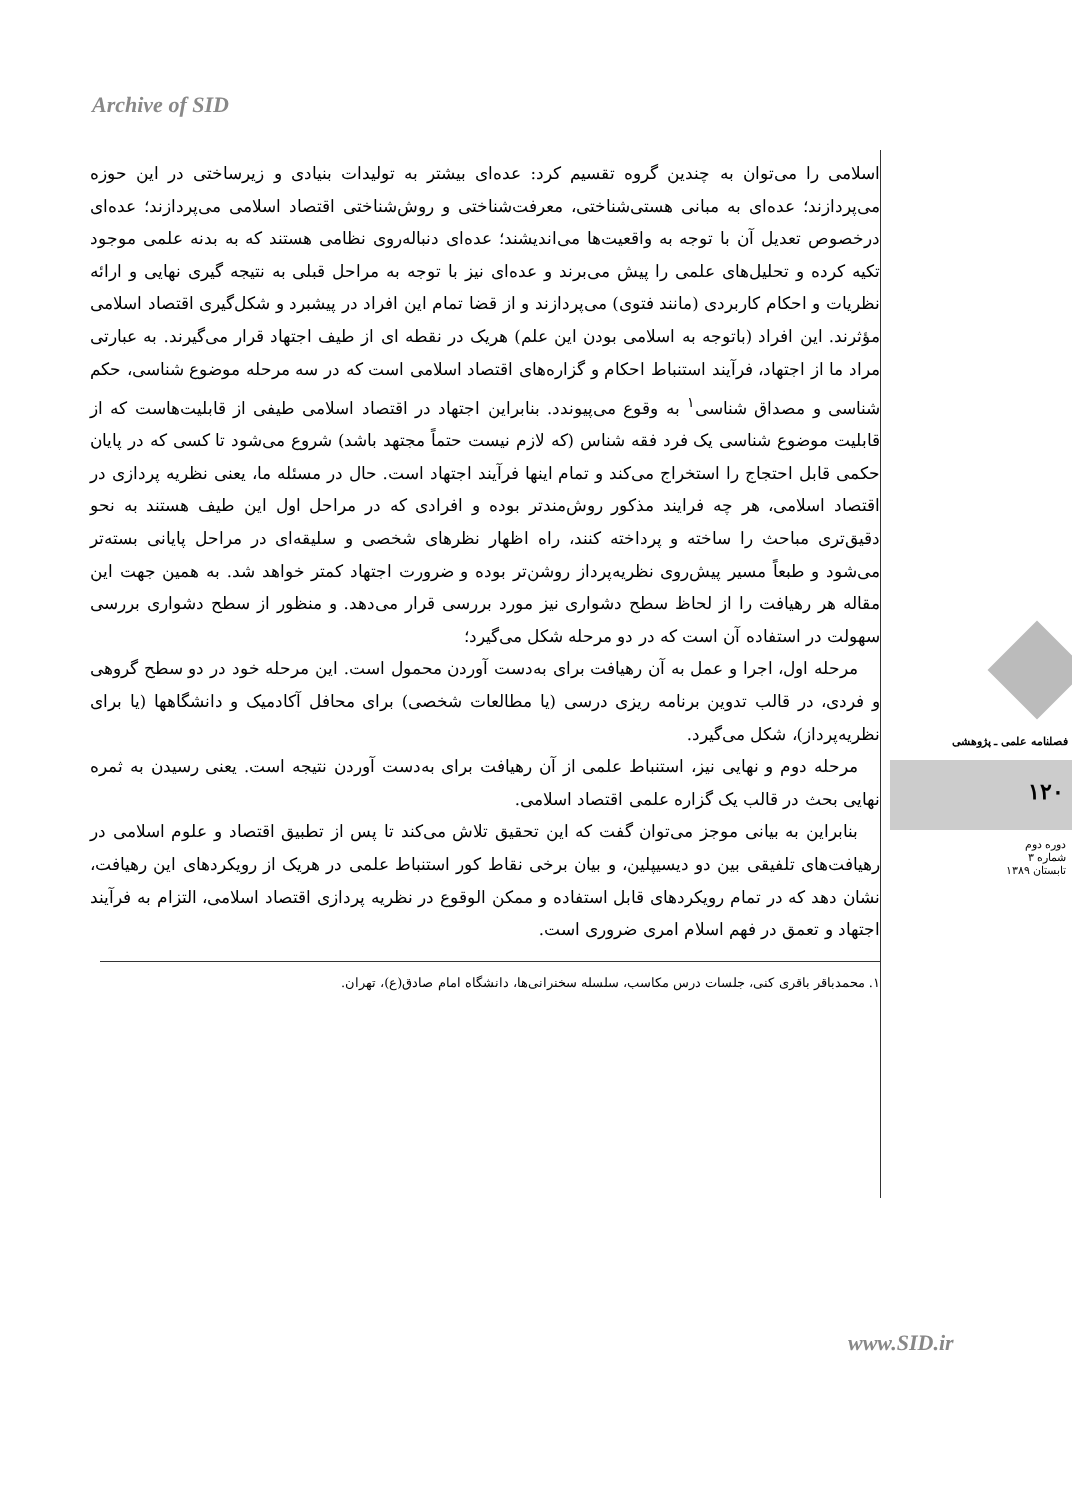Archive of SID
اسلامی را می‌توان به چندین گروه تقسیم کرد: عده‌ای بیشتر به تولیدات بنیادی و زیرساختی در این حوزه می‌پردازند؛ عده‌ای به مبانی هستی‌شناختی، معرفت‌شناختی و روش‌شناختی اقتصاد اسلامی می‌پردازند؛ عده‌ای درخصوص تعدیل آن با توجه به واقعیت‌ها می‌اندیشند؛ عده‌ای دنباله‌روی نظامی هستند که به بدنه علمی موجود تکیه کرده و تحلیل‌های علمی را پیش می‌برند و عده‌ای نیز با توجه به مراحل قبلی به نتیجه گیری نهایی و ارائه نظریات و احکام کاربردی (مانند فتوی) می‌پردازند و از قضا تمام این افراد در پیشبرد و شکل‌گیری اقتصاد اسلامی مؤثرند. این افراد (باتوجه به اسلامی بودن این علم) هریک در نقطه ای از طیف اجتهاد قرار می‌گیرند. به عبارتی مراد ما از اجتهاد، فرآیند استنباط احکام و گزاره‌های اقتصاد اسلامی است که در سه مرحله موضوع شناسی، حکم شناسی و مصداق شناسی<sup>۱</sup> به وقوع می‌پیوندد. بنابراین اجتهاد در اقتصاد اسلامی طیفی از قابلیت‌هاست که از قابلیت موضوع شناسی یک فرد فقه شناس (که لازم نیست حتماً مجتهد باشد) شروع می‌شود تا کسی که در پایان حکمی قابل احتجاج را استخراج می‌کند و تمام اینها فرآیند اجتهاد است. حال در مسئله ما، یعنی نظریه پردازی در اقتصاد اسلامی، هر چه فرایند مذکور روش‌مندتر بوده و افرادی که در مراحل اول این طیف هستند به نحو دقیق‌تری مباحث را ساخته و پرداخته کنند، راه اظهار نظرهای شخصی و سلیقه‌ای در مراحل پایانی بسته‌تر می‌شود و طبعاً مسیر پیش‌روی نظریه‌پرداز روشن‌تر بوده و ضرورت اجتهاد کمتر خواهد شد. به همین جهت این مقاله هر رهیافت را از لحاظ سطح دشواری نیز مورد بررسی قرار می‌دهد. و منظور از سطح دشواری بررسی سهولت در استفاده آن است که در دو مرحله شکل می‌گیرد؛
مرحله اول، اجرا و عمل به آن رهیافت برای به‌دست آوردن محمول است. این مرحله خود در دو سطح گروهی و فردی، در قالب تدوین برنامه ریزی درسی (یا مطالعات شخصی) برای محافل آکادمیک و دانشگاهها (یا برای نظریه‌پرداز)، شکل می‌گیرد.
مرحله دوم و نهایی نیز، استنباط علمی از آن رهیافت برای به‌دست آوردن نتیجه است. یعنی رسیدن به ثمره نهایی بحث در قالب یک گزاره علمی اقتصاد اسلامی.
بنابراین به بیانی موجز می‌توان گفت که این تحقیق تلاش می‌کند تا پس از تطبیق اقتصاد و علوم اسلامی در رهیافت‌های تلفیقی بین دو دیسیپلین، و بیان برخی نقاط کور استنباط علمی در هریک از رویکردهای این رهیافت، نشان دهد که در تمام رویکردهای قابل استفاده و ممکن الوقوع در نظریه پردازی اقتصاد اسلامی، التزام به فرآیند اجتهاد و تعمق در فهم اسلام امری ضروری است.
۱. محمدباقر باقری کنی، جلسات درس مکاسب، سلسله سخنرانی‌ها، دانشگاه امام صادق(ع)، تهران.
فصلنامه علمی ـ پژوهشی
۱۲۰
دوره دوم
شماره ۳
تابستان ۱۳۸۹
www.SID.ir